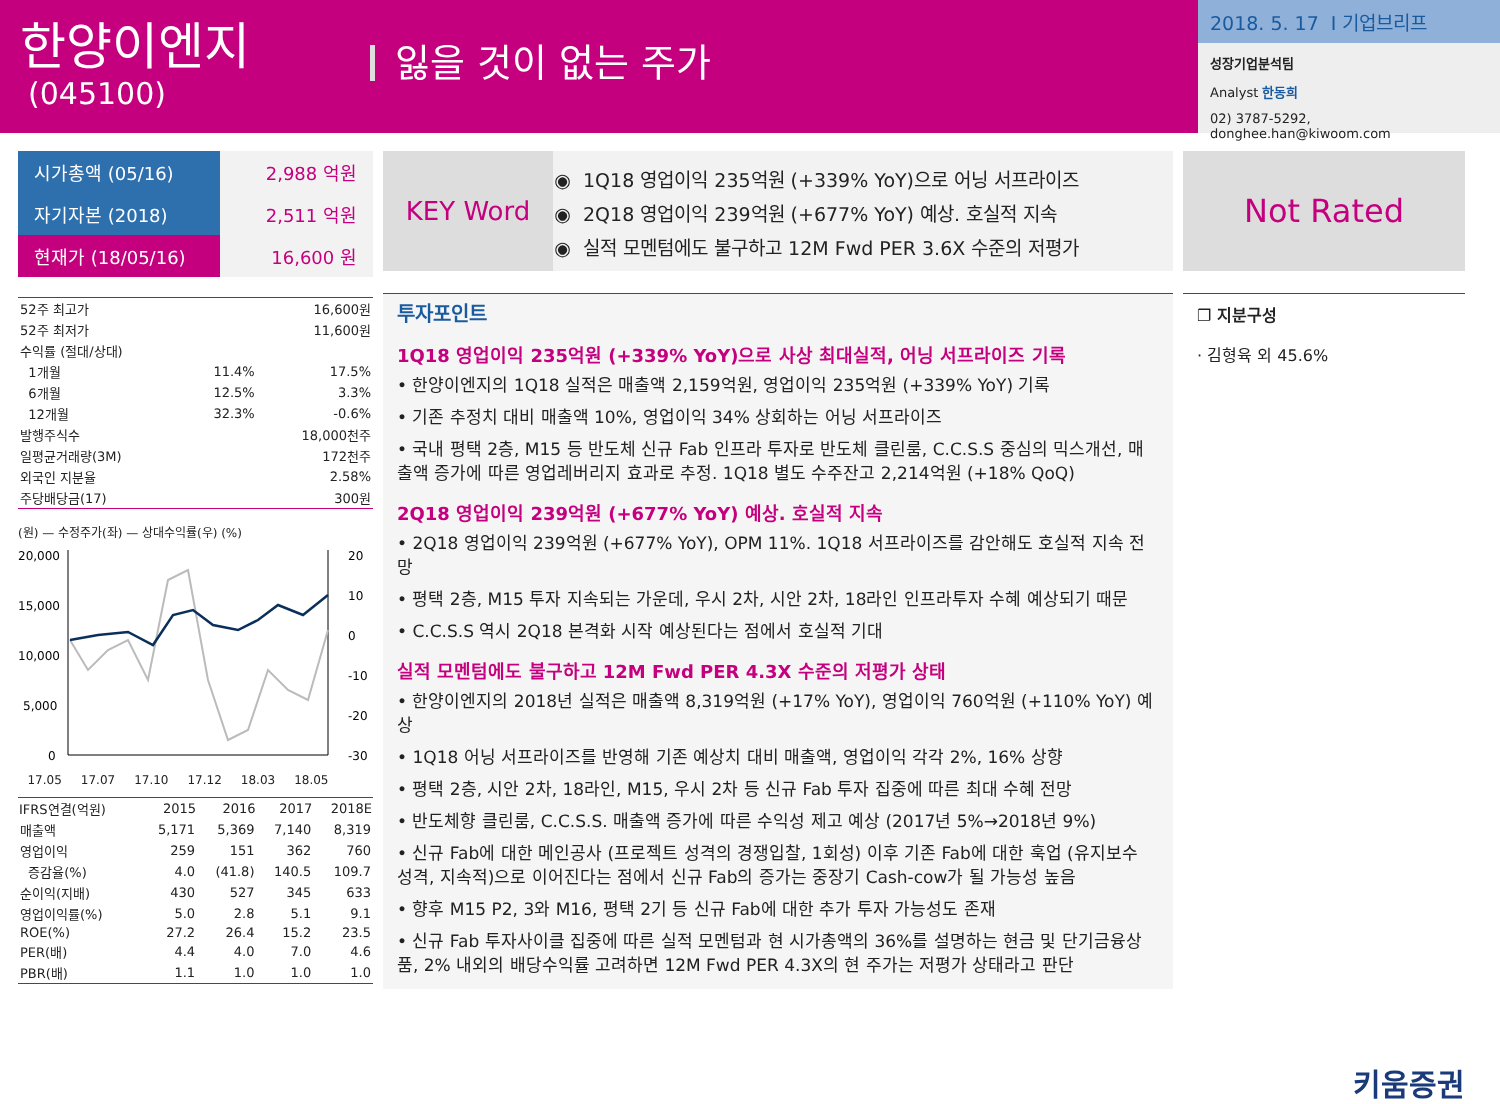한양이엔지
(045100)
잃을 것이 없는 주가
2018. 5. 17 I 기업브리프
성장기업분석팀
Analyst 한동희
02) 3787-5292, donghee.han@kiwoom.com
| 시가총액 (05/16) | 2,988 억원 |
| 자기자본 (2018) | 2,511 억원 |
| 현재가 (18/05/16) | 16,600 원 |
| 52주 최고가 | | 16,600원 |
| 52주 최저가 | | 11,600원 |
| 수익률 (절대/상대) | | |
| 1개월 | 11.4% | 17.5% |
| 6개월 | 12.5% | 3.3% |
| 12개월 | 32.3% | -0.6% |
| 발행주식수 | | 18,000천주 |
| 일평균거래량(3M) | | 172천주 |
| 외국인 지분율 | | 2.58% |
| 주당배당금(17) | | 300원 |
(원) — 수정주가(좌) — 상대수익률(우) (%)
20,000
15,000
10,000
5,000
0
20
10
0
-10
-20
-30
17.05 17.07 17.10 17.12 18.03 18.05
| IFRS연결(억원) | 2015 | 2016 | 2017 | 2018E |
| --- | --- | --- | --- | --- |
| 매출액 | 5,171 | 5,369 | 7,140 | 8,319 |
| 영업이익 | 259 | 151 | 362 | 760 |
| 증감율(%) | 4.0 | (41.8) | 140.5 | 109.7 |
| 순이익(지배) | 430 | 527 | 345 | 633 |
| 영업이익률(%) | 5.0 | 2.8 | 5.1 | 9.1 |
| ROE(%) | 27.2 | 26.4 | 15.2 | 23.5 |
| PER(배) | 4.4 | 4.0 | 7.0 | 4.6 |
| PBR(배) | 1.1 | 1.0 | 1.0 | 1.0 |
KEY Word
1Q18 영업이익 235억원 (+339% YoY)으로 어닝 서프라이즈
2Q18 영업이익 239억원 (+677% YoY) 예상. 호실적 지속
실적 모멘텀에도 불구하고 12M Fwd PER 3.6X 수준의 저평가
투자포인트
1Q18 영업이익 235억원 (+339% YoY)으로 사상 최대실적, 어닝 서프라이즈 기록
• 한양이엔지의 1Q18 실적은 매출액 2,159억원, 영업이익 235억원 (+339% YoY) 기록
• 기존 추정치 대비 매출액 10%, 영업이익 34% 상회하는 어닝 서프라이즈
• 국내 평택 2층, M15 등 반도체 신규 Fab 인프라 투자로 반도체 클린룸, C.C.S.S 중심의 믹스개선, 매출액 증가에 따른 영업레버리지 효과로 추정. 1Q18 별도 수주잔고 2,214억원 (+18% QoQ)
2Q18 영업이익 239억원 (+677% YoY) 예상. 호실적 지속
• 2Q18 영업이익 239억원 (+677% YoY), OPM 11%. 1Q18 서프라이즈를 감안해도 호실적 지속 전망
• 평택 2층, M15 투자 지속되는 가운데, 우시 2차, 시안 2차, 18라인 인프라투자 수혜 예상되기 때문
• C.C.S.S 역시 2Q18 본격화 시작 예상된다는 점에서 호실적 기대
실적 모멘텀에도 불구하고 12M Fwd PER 4.3X 수준의 저평가 상태
• 한양이엔지의 2018년 실적은 매출액 8,319억원 (+17% YoY), 영업이익 760억원 (+110% YoY) 예상
• 1Q18 어닝 서프라이즈를 반영해 기존 예상치 대비 매출액, 영업이익 각각 2%, 16% 상향
• 평택 2층, 시안 2차, 18라인, M15, 우시 2차 등 신규 Fab 투자 집중에 따른 최대 수혜 전망
• 반도체향 클린룸, C.C.S.S. 매출액 증가에 따른 수익성 제고 예상 (2017년 5%→2018년 9%)
• 신규 Fab에 대한 메인공사 (프로젝트 성격의 경쟁입찰, 1회성) 이후 기존 Fab에 대한 훅업 (유지보수 성격, 지속적)으로 이어진다는 점에서 신규 Fab의 증가는 중장기 Cash-cow가 될 가능성 높음
• 향후 M15 P2, 3와 M16, 평택 2기 등 신규 Fab에 대한 추가 투자 가능성도 존재
• 신규 Fab 투자사이클 집중에 따른 실적 모멘텀과 현 시가총액의 36%를 설명하는 현금 및 단기금융상품, 2% 내외의 배당수익률 고려하면 12M Fwd PER 4.3X의 현 주가는 저평가 상태라고 판단
Not Rated
❐ 지분구성
· 김형육 외 45.6%
키움증권